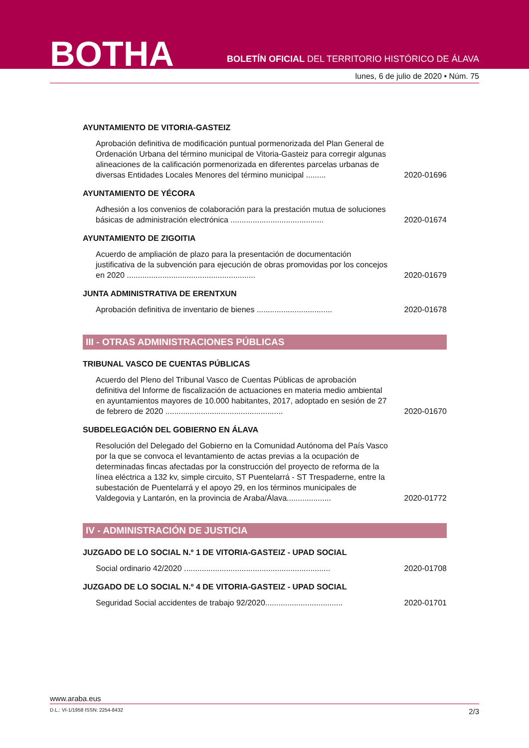BOTHA
BOLETÍN OFICIAL DEL TERRITORIO HISTÓRICO DE ÁLAVA
lunes, 6 de julio de 2020 • Núm. 75
AYUNTAMIENTO DE VITORIA-GASTEIZ
Aprobación definitiva de modificación puntual pormenorizada del Plan General de Ordenación Urbana del término municipal de Vitoria-Gasteiz para corregir algunas alineaciones de la calificación pormenorizada en diferentes parcelas urbanas de diversas Entidades Locales Menores del término municipal .........
2020-01696
AYUNTAMIENTO DE YÉCORA
Adhesión a los convenios de colaboración para la prestación mutua de soluciones básicas de administración electrónica ..........................................
2020-01674
AYUNTAMIENTO DE ZIGOITIA
Acuerdo de ampliación de plazo para la presentación de documentación justificativa de la subvención para ejecución de obras promovidas por los concejos en 2020 ..........................................................
2020-01679
JUNTA ADMINISTRATIVA DE ERENTXUN
Aprobación definitiva de inventario de bienes ..................................
2020-01678
III - OTRAS ADMINISTRACIONES PÚBLICAS
TRIBUNAL VASCO DE CUENTAS PÚBLICAS
Acuerdo del Pleno del Tribunal Vasco de Cuentas Públicas de aprobación definitiva del Informe de fiscalización de actuaciones en materia medio ambiental en ayuntamientos mayores de 10.000 habitantes, 2017, adoptado en sesión de 27 de febrero de 2020 .....................................................
2020-01670
SUBDELEGACIÓN DEL GOBIERNO EN ÁLAVA
Resolución del Delegado del Gobierno en la Comunidad Autónoma del País Vasco por la que se convoca el levantamiento de actas previas a la ocupación de determinadas fincas afectadas por la construcción del proyecto de reforma de la línea eléctrica a 132 kv, simple circuito, ST Puentelarrá - ST Trespaderne, entre la subestación de Puentelarrá y el apoyo 29, en los términos municipales de Valdegovia y Lantarón, en la provincia de Araba/Álava....................
2020-01772
IV - ADMINISTRACIÓN DE JUSTICIA
JUZGADO DE LO SOCIAL N.º 1 DE VITORIA-GASTEIZ - UPAD SOCIAL
Social ordinario 42/2020 ..................................................................
2020-01708
JUZGADO DE LO SOCIAL N.º 4 DE VITORIA-GASTEIZ - UPAD SOCIAL
Seguridad Social accidentes de trabajo 92/2020...................................
2020-01701
www.araba.eus
D.L.: VI-1/1958 ISSN: 2254-8432 2/3